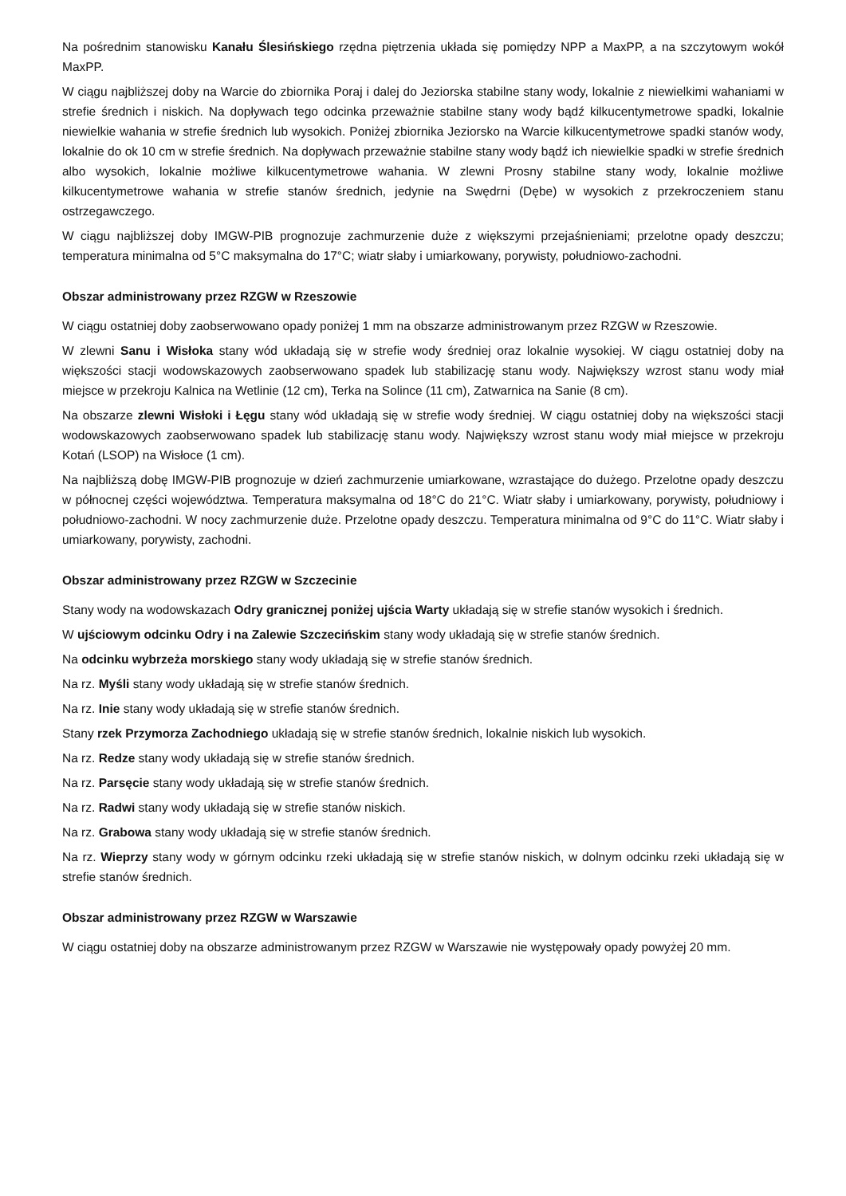Na pośrednim stanowisku Kanału Ślesińskiego rzędna piętrzenia układa się pomiędzy NPP a MaxPP, a na szczytowym wokół MaxPP.
W ciągu najbliższej doby na Warcie do zbiornika Poraj i dalej do Jeziorska stabilne stany wody, lokalnie z niewielkimi wahaniami w strefie średnich i niskich. Na dopływach tego odcinka przeważnie stabilne stany wody bądź kilkucentymetrowe spadki, lokalnie niewielkie wahania w strefie średnich lub wysokich. Poniżej zbiornika Jeziorsko na Warcie kilkucentymetrowe spadki stanów wody, lokalnie do ok 10 cm w strefie średnich. Na dopływach przeważnie stabilne stany wody bądź ich niewielkie spadki w strefie średnich albo wysokich, lokalnie możliwe kilkucentymetrowe wahania. W zlewni Prosny stabilne stany wody, lokalnie możliwe kilkucentymetrowe wahania w strefie stanów średnich, jedynie na Swędrni (Dębe) w wysokich z przekroczeniem stanu ostrzegawczego.
W ciągu najbliższej doby IMGW-PIB prognozuje zachmurzenie duże z większymi przejaśnieniami; przelotne opady deszczu; temperatura minimalna od 5°C maksymalna do 17°C; wiatr słaby i umiarkowany, porywisty, południowo-zachodni.
Obszar administrowany przez RZGW w Rzeszowie
W ciągu ostatniej doby zaobserwowano opady poniżej 1 mm na obszarze administrowanym przez RZGW w Rzeszowie.
W zlewni Sanu i Wisłoka stany wód układają się w strefie wody średniej oraz lokalnie wysokiej. W ciągu ostatniej doby na większości stacji wodowskazowych zaobserwowano spadek lub stabilizację stanu wody. Największy wzrost stanu wody miał miejsce w przekroju Kalnica na Wetlinie (12 cm), Terka na Solince (11 cm), Zatwarnica na Sanie (8 cm).
Na obszarze zlewni Wisłoki i Łęgu stany wód układają się w strefie wody średniej. W ciągu ostatniej doby na większości stacji wodowskazowych zaobserwowano spadek lub stabilizację stanu wody. Największy wzrost stanu wody miał miejsce w przekroju Kotań (LSOP) na Wisłoce (1 cm).
Na najbliższą dobę IMGW-PIB prognozuje w dzień zachmurzenie umiarkowane, wzrastające do dużego. Przelotne opady deszczu w północnej części województwa. Temperatura maksymalna od 18°C do 21°C. Wiatr słaby i umiarkowany, porywisty, południowy i południowo-zachodni. W nocy zachmurzenie duże. Przelotne opady deszczu. Temperatura minimalna od 9°C do 11°C. Wiatr słaby i umiarkowany, porywisty, zachodni.
Obszar administrowany przez RZGW w Szczecinie
Stany wody na wodowskazach Odry granicznej poniżej ujścia Warty układają się w strefie stanów wysokich i średnich.
W ujściowym odcinku Odry i na Zalewie Szczecińskim stany wody układają się w strefie stanów średnich.
Na odcinku wybrzeża morskiego stany wody układają się w strefie stanów średnich.
Na rz. Myśli stany wody układają się w strefie stanów średnich.
Na rz. Inie stany wody układają się w strefie stanów średnich.
Stany rzek Przymorza Zachodniego układają się w strefie stanów średnich, lokalnie niskich lub wysokich.
Na rz. Redze stany wody układają się w strefie stanów średnich.
Na rz. Parsęcie stany wody układają się w strefie stanów średnich.
Na rz. Radwi stany wody układają się w strefie stanów niskich.
Na rz. Grabowa stany wody układają się w strefie stanów średnich.
Na rz. Wieprzy stany wody w górnym odcinku rzeki układają się w strefie stanów niskich, w dolnym odcinku rzeki układają się w strefie stanów średnich.
Obszar administrowany przez RZGW w Warszawie
W ciągu ostatniej doby na obszarze administrowanym przez RZGW w Warszawie nie występowały opady powyżej 20 mm.